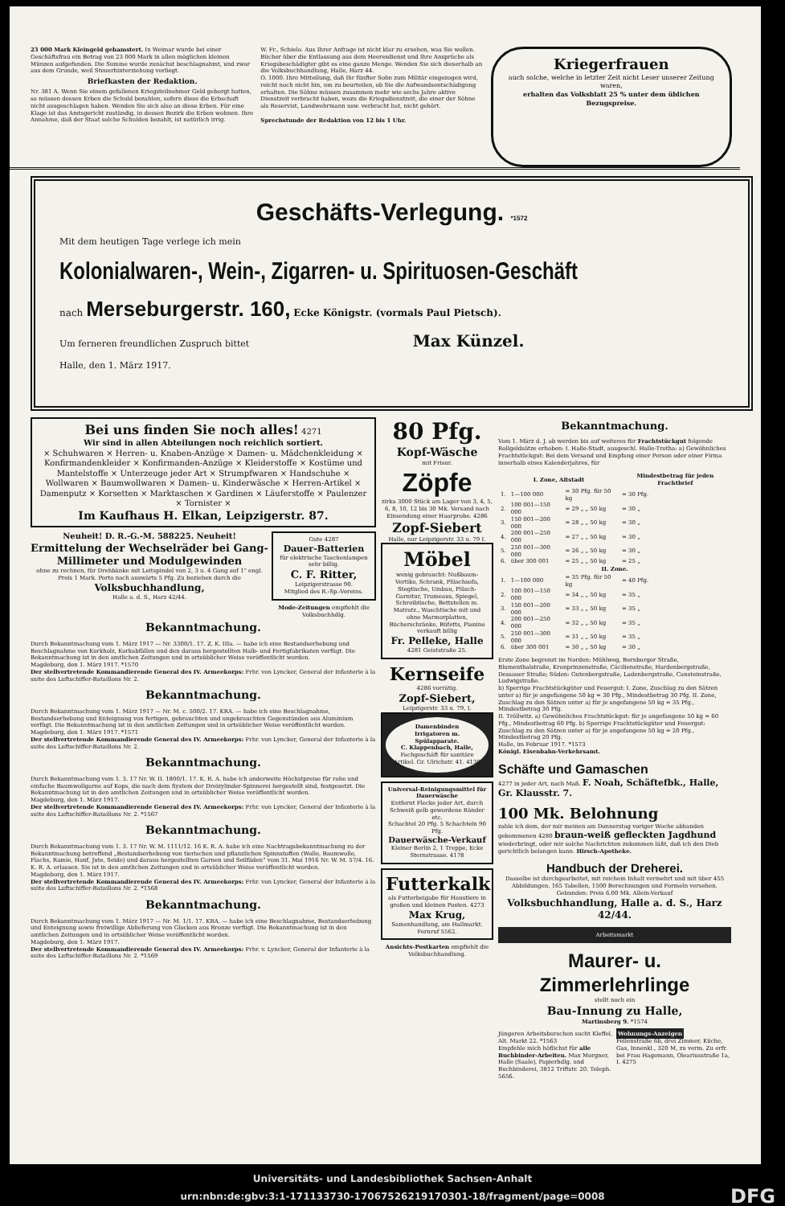23 000 Mark Kleingeld gehamstert. In Weimar wurde bei einer Geschäftsfrau ein Betrag von 23 000 Mark in allen möglichen kleinen Münzen aufgefunden. Die Summe wurde zunächst beschlagnahmt, und zwar aus dem Grunde, weil Steuerhinterziehung vorliegt.
Briefkasten der Redaktion.
Nr. 381 A. Wenn Sie einem gefallenen Kriegsteilnehmer Geld geborgt hatten, so müssen dessen Erben die Schuld bezahlen, sofern diese die Erbschaft nicht ausgeschlagen haben. Wenden Sie sich also an diese Erben. Für eine Klage ist das Amtsgericht zuständig, in dessen Bezirk die Erben wohnen. Ihre Annahme, daß der Staat solche Schulden bezahlt, ist natürlich irrig.
W. Fr., Schielo. Aus Ihrer Anfrage ist nicht klar zu ersehen, was Sie wollen. Bücher über die Entlassung aus dem Heeresdienst und Ihre Ansprüche als Kriegsbeschädigter gibt es eine ganze Menge. Wenden Sie sich dieserhalb an die Volksbuchhandlung, Halle, Harz 44.
O. 1000. Ihre Mitteilung, daß Ihr fünfter Sohn zum Militär eingezogen wird, reicht noch nicht hin, um zu beurteilen, ob Sie die Aufwandsentschädigung erhalten. Die Söhne müssen zusammen mehr wie sechs Jahre aktive Dienstzeit verbracht haben, wozu die Kriegsdienstzeit, die einer der Söhne als Reservist, Landwehrmann usw. verbracht hat, nicht gehört.
Sprechstunde der Redaktion von 12 bis 1 Uhr.
Kriegerfrauen
auch solche, welche in letzter Zeit nicht Leser unserer Zeitung waren,
erhalten das Volksblatt 25 % unter dem üblichen Bezugspreise.
Geschäfts-Verlegung. *1572
Mit dem heutigen Tage verlege ich mein
Kolonialwaren-, Wein-, Zigarren- u. Spirituosen-Geschäft
nach Merseburgerstr. 160, Ecke Königstr. (vormals Paul Pietsch).
Um ferneren freundlichen Zuspruch bittet Max Künzel.
Halle, den 1. März 1917.
Bei uns finden Sie noch alles! 4271
Wir sind in allen Abteilungen noch reichlich sortiert.
× Schuhwaren × Herren- u. Knaben-Anzüge × Damen- u. Mädchenkleidung × Konfirmandenkleider × Konfirmanden-Anzüge × Kleiderstoffe × Kostüme und Mantelstoffe × Unterzeuge jeder Art × Strumpfwaren × Handschuhe × Wollwaren × Baumwollwaren × Damen- u. Kinderwäsche × Herren-Artikel × Damenputz × Korsetten × Marktaschen × Gardinen × Läuferstoffe × Paulenzer × Tornister ×
Im Kaufhaus H. Elkan, Leipzigerstr. 87.
Neuheit! D. R.-G.-M. 588225. Neuheit!
Ermittelung der Wechselräder bei Gang-Millimeter und Modulgewinden
ohne zu rechnen, für Drehbänke mit Leitspindel von 2, 3 u. 4 Gang auf 1" engl. Preis 1 Mark. Porto nach auswärts 5 Pfg. Zu beziehen durch die
Volksbuchhandlung,
Halle a. d. S., Harz 42/44.
Gute 4287
Dauer-Batterien
für elektrische Taschenlampen sehr billig.
C. F. Ritter, Leipzigerstrasse 90.
Mitglied des R.-Sp.-Vereins.
Mode-Zeitungen empfiehlt die Volksbuchhdlg.
Bekanntmachung.
Durch Bekanntmachung vom 1. März 1917 — Nr. 3300/1. 17. Z. K. IIIa. — habe ich eine Bestandserhebung und Beschlagnahme von Korkholz, Korkabfällen und den daraus hergestellten Halb- und Fertigfabrikaten verfügt. Die Bekanntmachung ist in den amtlichen Zeitungen und in ortsüblicher Weise veröffentlicht worden.
Magdeburg, den 1. März 1917. *1570
Der stellvertretende Kommandierende General des IV. Armeekorps: Frhr. von Lyncker, General der Infanterie à la suite des Luftschiffer-Bataillons Nr. 2.
Bekanntmachung.
Durch Bekanntmachung vom 1. März 1917 — Nr. M. c. 500/2. 17. KRA. — habe ich eine Beschlagnahme, Bestandserhebung und Enteignung von fertigen, gebrauchten und ungebrauchten Gegenständen aus Aluminium verfügt. Die Bekanntmachung ist in den amtlichen Zeitungen und in ortsüblicher Weise veröffentlicht worden.
Magdeburg, den 1. März 1917. *1571
Der stellvertretende Kommandierende General des IV. Armeekorps: Frhr. von Lyncker, General der Infanterie à la suite des Luftschiffer-Bataillons Nr. 2.
Bekanntmachung.
Durch Bekanntmachung vom 1. 3. 17 Nr. W. II. 1800/1. 17. K. R. A. habe ich anderweite Höchstpreise für rohe und einfache Baumwollgarne auf Kops, die nach dem System der Dreizylinder-Spinnerei hergestellt sind, festgesetzt. Die Bekanntmachung ist in den amtlichen Zeitungen und in ortsüblicher Weise veröffentlicht worden.
Magdeburg, den 1. März 1917.
Der stellvertretende Kommandierende General des IV. Armeekorps: Frhr. von Lyncker, General der Infanterie à la suite des Luftschiffer-Bataillons Nr. 2. *1567
Bekanntmachung.
Durch Bekanntmachung vom 1. 3. 17 Nr. W. M. 1111/12. 16 K. R. A. habe ich eine Nachtragsbekanntmachung zu der Bekanntmachung betreffend „Bestandserhebung von tierischen und pflanzlichen Spinnstoffen (Wolle, Baumwolle, Flachs, Ramie, Hanf, Jute, Seide) und daraus hergestellten Garnen und Seilfäden“ vom 31. Mai 1916 Nr. W. M. 57/4. 16. K. R. A. erlassen. Sie ist in den amtlichen Zeitungen und in ortsüblicher Weise veröffentlicht worden.
Magdeburg, den 1. März 1917.
Der stellvertretende Kommandierende General des IV. Armeekorps: Frhr. von Lyncker, General der Infanterie à la suite des Luftschiffer-Bataillons Nr. 2. *1568
Bekanntmachung.
Durch Bekanntmachung vom 1. März 1917 — Nr. M. 1/1. 17. KRA. — habe ich eine Beschlagnahme, Bestandserhebung und Enteignung sowie freiwillige Ablieferung von Glocken aus Bronze verfügt. Die Bekanntmachung ist in den amtlichen Zeitungen und in ortsüblicher Weise veröffentlicht worden.
Magdeburg, den 1. März 1917.
Der stellvertretende Kommandierende General des IV. Armeekorps: Frhr. v. Lyncker, General der Infanterie à la suite des Luftschiffer-Bataillons Nr. 2. *1569
80 Pfg.
Kopf-Wäsche
mit Frisur.
Zöpfe
zirka 3000 Stück am Lager von 3, 4, 5, 6, 8, 10, 12 bis 30 Mk. Versand nach Einsendung einer Haarprobe. 4286
Zopf-Siebert
Halle, nur Leipzigerstr. 33 u. 79 I.
Möbel
wenig gebraucht: Nußbaum-Vertiko, Schrank, Plüschsofa, Stegtische, Umbau, Plüsch-Garnitur, Trumeaus, Spiegel, Schreibtische, Bettstellen m. Matratz., Waschtische mit und ohne Marmorplatten, Bücherschränke, Büfetts, Pianino verkauft billig
Fr. Pelleke, Halle
4281 Geiststraße 25.
Kernseife
4286 vorrätig.
Zopf-Siebert,
Leipzigerstr. 33 u. 79, I.
Damenbinden
Irrigatoren m. Spülapparate.
C. Klappenbach, Halle, Fachgeschäft für sanitäre Artikel. Gr. Ulrichstr. 41. 4130
Universal-Reinigungsmittel für Dauerwäsche
Entfernt Flecke jeder Art, durch Schweiß gelb gewordene Ränder etc.
Schachtel 20 Pfg. 5 Schachteln 90 Pfg.
Dauerwäsche-Verkauf
Kleiner Berlin 2, 1 Treppe, Ecke Sternstrasse. 4178
Futterkalk
als Futterbeigabe für Haustiere in großen und kleinen Posten. 4273
Max Krug, Samenhandlung, am Hallmarkt. Fernruf 5562.
Ansichts-Postkarten empfiehlt die Volksbuchhandlung.
Bekanntmachung.
Vom 1. März d. J. ab werden bis auf weiteres für Frachtstückgut folgende Rollgeldsätze erhoben: I. Halle-Stadt, ausgeschl. Halle-Trotha: a) Gewöhnliches Frachtstückgut: Bei dem Versand und Empfang einer Person oder einer Firma innerhalb eines Kalenderjahres, für
| I. Zone, Altstadt | | | Mindestbetrag für jeden Frachtbrief |
| --- | --- | --- | --- |
| 1. | 1—100 000 | = 30 Pfg. für 50 kg | = 30 Pfg. |
| 2. | 100 001—150 000 | = 29 „ „ 50 kg | = 30 „ |
| 3. | 150 001—200 000 | = 28 „ „ 50 kg | = 30 „ |
| 4. | 200 001—250 000 | = 27 „ „ 50 kg | = 30 „ |
| 5. | 250 001—300 000 | = 26 „ „ 50 kg | = 30 „ |
| 6. | über 300 001 | = 25 „ „ 50 kg | = 25 „ |
| II. Zone. | | | |
| 1. | 1—100 000 | = 35 Pfg. für 50 kg | = 40 Pfg. |
| 2. | 100 001—150 000 | = 34 „ „ 50 kg | = 35 „ |
| 3. | 150 001—200 000 | = 33 „ „ 50 kg | = 35 „ |
| 4. | 200 001—250 000 | = 32 „ „ 50 kg | = 35 „ |
| 5. | 250 001—300 000 | = 31 „ „ 50 kg | = 35 „ |
| 6. | über 300 001 | = 30 „ „ 50 kg | = 30 „ |
Erste Zone begrenzt im Norden: Mühlweg, Bernburger Straße, Blumenthalstraße, Kronprinzenstraße, Cäcilienstraße, Hardenbergstraße, Dessauer Straße; Süden: Gutenbergstraße, Ladenbergstraße, Cansteinstraße, Ludwigstraße.
b) Sperrige Frachtstückgüter und Feuergut: I. Zone, Zuschlag zu den Sätzen unter a) für je angefangene 50 kg = 30 Pfg., Mindestbetrag 30 Pfg. II. Zone, Zuschlag zu den Sätzen unter a) für je angefangene 50 kg = 35 Pfg., Mindestbetrag 30 Pfg.
II. Tröllwitz. a) Gewöhnliches Frachtstückgut: für je angefangene 50 kg = 60 Pfg., Mindestbetrag 60 Pfg. b) Sperrige Frachtstückgüter und Feuergut: Zuschlag zu den Sätzen unter a) für je angefangene 50 kg = 20 Pfg., Mindestbetrag 20 Pfg.
Halle, im Februar 1917. *1573
Königl. Eisenbahn-Verkehrsamt.
Schäfte und Gamaschen
4277 in jeder Art, nach Maß. F. Noah, Schäftefbk., Halle, Gr. Klausstr. 7.
100 Mk. Belohnung
zahle ich dem, der mir meinen am Donnerstag voriger Woche abhanden gekommenen 4280 braun-weiß gefleckten Jagdhund wiederbringt, oder mir solche Nachrichten zukommen läßt, daß ich den Dieb gerichtlich belangen kann. Hirsch-Apotheke.
Handbuch der Dreherei.
Dasselbe ist durchgearbeitet, mit reichem Inhalt vermehrt und mit über 455 Abbildungen, 165 Tabellen, 1500 Berechnungen und Formeln versehen. Gebunden: Preis 6.00 Mk. Allein-Verkauf
Volksbuchhandlung, Halle a. d. S., Harz 42/44.
Arbeitsmarkt
Maurer- u. Zimmerlehrlinge
stellt noch ein
Bau-Innung zu Halle,
Martinsberg 9. *1574
Jüngeren Arbeitsburschen sucht Kleffel, Alt. Markt 22. *1563
Empfehle mich höflichst für alle Buchbinder-Arbeiten. Max Morgner, Halle (Saale), Papierhdlg. und Buchbinderei, 3812 Triftstr. 20. Teleph. 5656.
Wohnungs-Anzeigen
Fellenstraße 6b, drei Zimmer, Küche, Gas, Innenkl., 320 M, zu verm. Zu erfr. bei Frau Hagemann, Oleariusstraße 1a, I. 4275
Universitäts- und Landesbibliothek Sachsen-Anhalt
urn:nbn:de:gbv:3:1-171133730-17067526219170301-18/fragment/page=0008 DFG